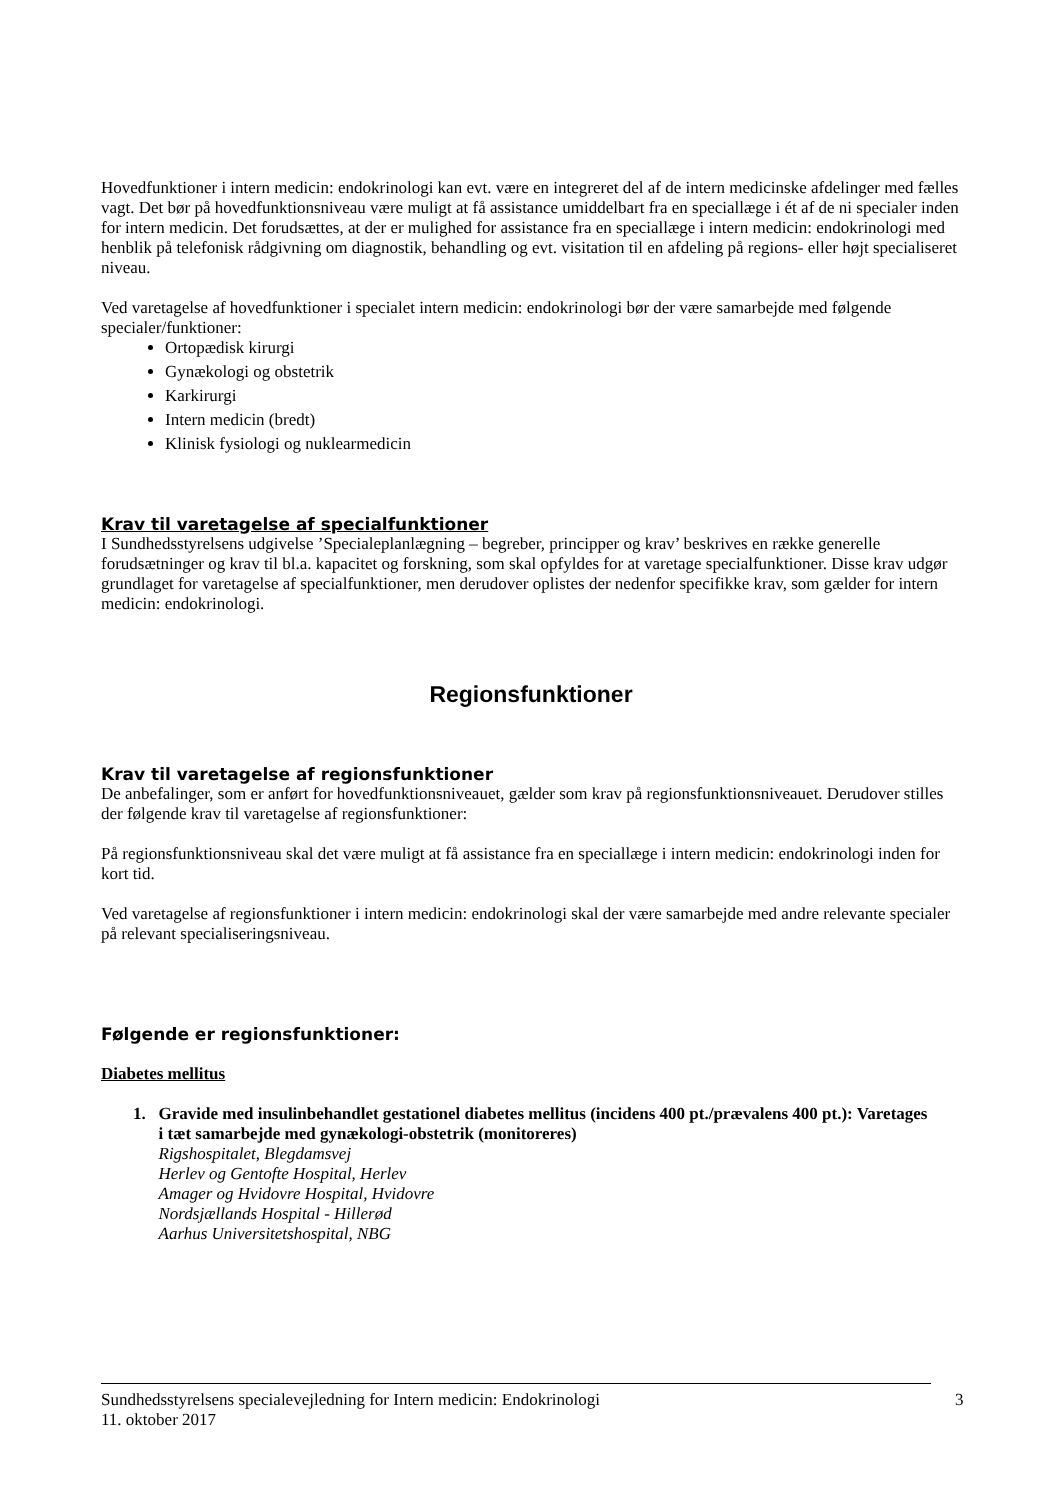Hovedfunktioner i intern medicin: endokrinologi kan evt. være en integreret del af de intern medicinske afdelinger med fælles vagt. Det bør på hovedfunktionsniveau være muligt at få assistance umiddelbart fra en speciallæge i ét af de ni specialer inden for intern medicin. Det forudsættes, at der er mulighed for assistance fra en speciallæge i intern medicin: endokrinologi med henblik på telefonisk rådgivning om diagnostik, behandling og evt. visitation til en afdeling på regions- eller højt specialiseret niveau.
Ved varetagelse af hovedfunktioner i specialet intern medicin: endokrinologi bør der være samarbejde med følgende specialer/funktioner:
Ortopædisk kirurgi
Gynækologi og obstetrik
Karkirurgi
Intern medicin (bredt)
Klinisk fysiologi og nuklearmedicin
Krav til varetagelse af specialfunktioner
I Sundhedsstyrelsens udgivelse ’Specialeplanlægning – begreber, principper og krav’ beskrives en række generelle forudsætninger og krav til bl.a. kapacitet og forskning, som skal opfyldes for at varetage specialfunktioner. Disse krav udgør grundlaget for varetagelse af specialfunktioner, men derudover oplistes der nedenfor specifikke krav, som gælder for intern medicin: endokrinologi.
Regionsfunktioner
Krav til varetagelse af regionsfunktioner
De anbefalinger, som er anført for hovedfunktionsniveauet, gælder som krav på regionsfunktionsniveauet. Derudover stilles der følgende krav til varetagelse af regionsfunktioner:
På regionsfunktionsniveau skal det være muligt at få assistance fra en speciallæge i intern medicin: endokrinologi inden for kort tid.
Ved varetagelse af regionsfunktioner i intern medicin: endokrinologi skal der være samarbejde med andre relevante specialer på relevant specialiseringsniveau.
Følgende er regionsfunktioner:
Diabetes mellitus
1. Gravide med insulinbehandlet gestationel diabetes mellitus (incidens 400 pt./prævalens 400 pt.): Varetages i tæt samarbejde med gynækologi-obstetrik (monitoreres)
Rigshospitalet, Blegdamsvej
Herlev og Gentofte Hospital, Herlev
Amager og Hvidovre Hospital, Hvidovre
Nordsjællands Hospital - Hillerød
Aarhus Universitetshospital, NBG
Sundhedsstyrelsens specialevejledning for Intern medicin: Endokrinologi
11. oktober 2017
3